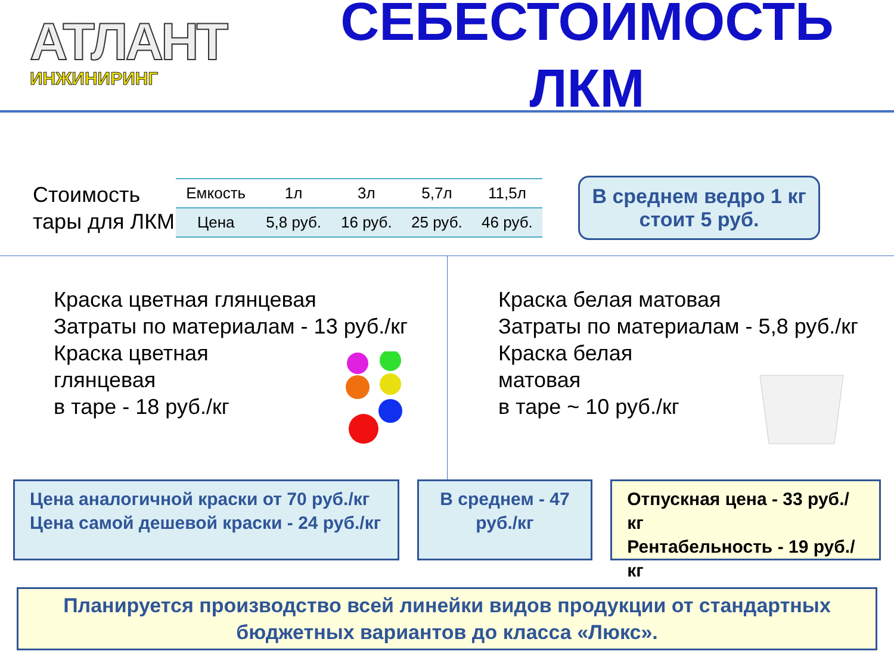АТЛАНТ
ИНЖИНИРИНГ
СЕБЕСТОИМОСТЬ
ЛКМ
Стоимость тары для ЛКМ
| Емкость | 1л | 3л | 5,7л | 11,5л |
| --- | --- | --- | --- | --- |
| Цена | 5,8 руб. | 16 руб. | 25 руб. | 46 руб. |
В среднем ведро 1 кг стоит 5 руб.
Краска цветная глянцевая
Затраты по материалам - 13 руб./кг
Краска цветная
глянцевая
в таре - 18 руб./кг
Краска белая матовая
Затраты по материалам - 5,8 руб./кг
Краска белая
матовая
в таре ~ 10 руб./кг
Цена аналогичной краски от 70 руб./кг
Цена самой дешевой краски - 24 руб./кг
В среднем - 47 руб./кг
Отпускная цена - 33 руб./кг
Рентабельность - 19 руб./кг
Планируется производство всей линейки видов продукции от стандартных бюджетных вариантов до класса «Люкс».